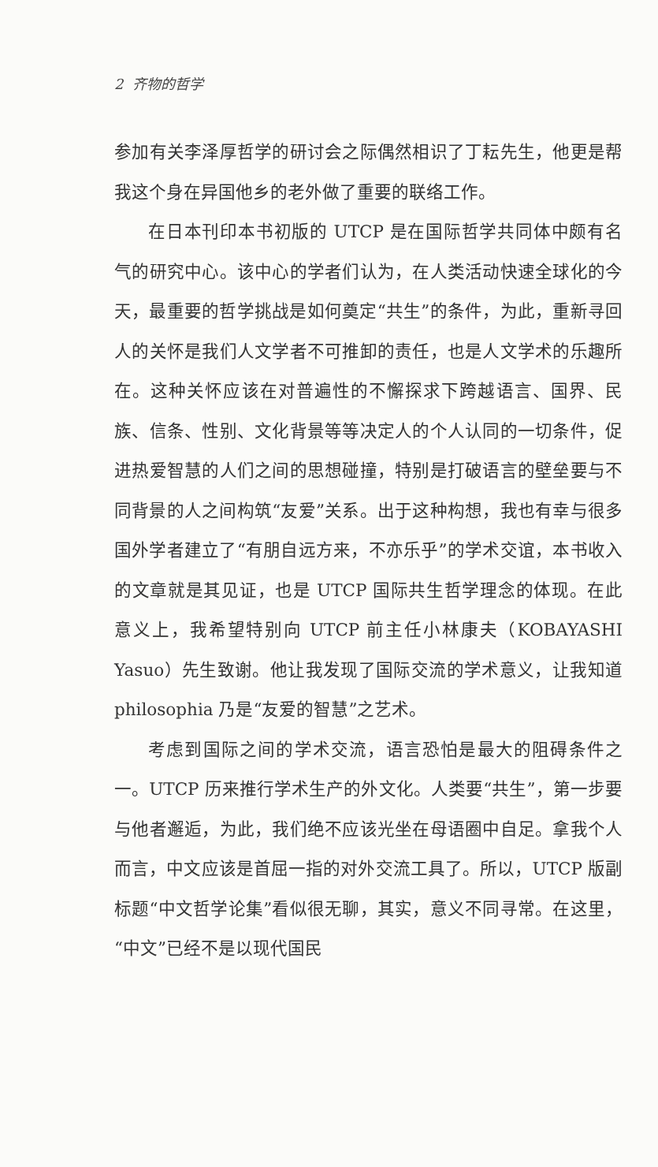2 齐物的哲学
参加有关李泽厚哲学的研讨会之际偶然相识了丁耘先生，他更是帮我这个身在异国他乡的老外做了重要的联络工作。
在日本刊印本书初版的 UTCP 是在国际哲学共同体中颇有名气的研究中心。该中心的学者们认为，在人类活动快速全球化的今天，最重要的哲学挑战是如何奠定“共生”的条件，为此，重新寻回人的关怀是我们人文学者不可推卸的责任，也是人文学术的乐趣所在。这种关怀应该在对普遍性的不懈探求下跨越语言、国界、民族、信条、性别、文化背景等等决定人的个人认同的一切条件，促进热爱智慧的人们之间的思想碰撞，特别是打破语言的壁垒要与不同背景的人之间构筑“友爱”关系。出于这种构想，我也有幸与很多国外学者建立了“有朋自远方来，不亦乐乎”的学术交谊，本书收入的文章就是其见证，也是 UTCP 国际共生哲学理念的体现。在此意义上，我希望特别向 UTCP 前主任小林康夫（KOBAYASHI Yasuo）先生致谢。他让我发现了国际交流的学术意义，让我知道 philosophia 乃是“友爱的智慧”之艺术。
考虑到国际之间的学术交流，语言恐怕是最大的阻碍条件之一。UTCP 历来推行学术生产的外文化。人类要“共生”，第一步要与他者邂逅，为此，我们绝不应该光坐在母语圈中自足。拿我个人而言，中文应该是首屈一指的对外交流工具了。所以，UTCP 版副标题“中文哲学论集”看似很无聊，其实，意义不同寻常。在这里，“中文”已经不是以现代国民